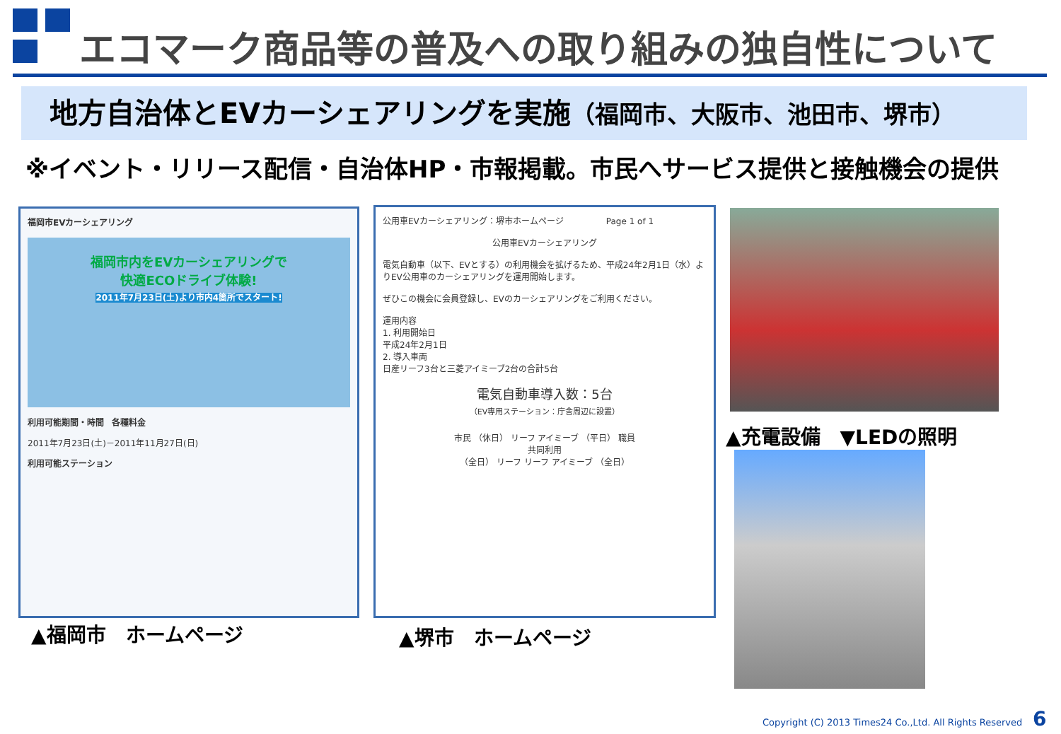エコマーク商品等の普及への取り組みの独自性について
地方自治体とEVカーシェアリングを実施（福岡市、大阪市、池田市、堺市）
※イベント・リリース配信・自治体HP・市報掲載。市民へサービス提供と接触機会の提供
福岡市EVカーシェアリング
福岡市内をEVカーシェアリングで
快適ECOドライブ体験!
2011年7月23日(土)より市内4箇所でスタート!
利用可能期間・時間 各種料金
2011年7月23日(土)－2011年11月27日(日)
利用可能ステーション
▲福岡市　ホームページ
公用車EVカーシェアリング：堺市ホームページ　　　　　Page 1 of 1
公用車EVカーシェアリング
電気自動車（以下、EVとする）の利用機会を拡げるため、平成24年2月1日（水）よりEV公用車のカーシェアリングを運用開始します。
ぜひこの機会に会員登録し、EVのカーシェアリングをご利用ください。
運用内容
1. 利用開始日
平成24年2月1日
2. 導入車両
日産リーフ3台と三菱アイミーブ2台の合計5台
電気自動車導入数：5台
（EV専用ステーション：庁舎周辺に設置）
市民 （休日） リーフ アイミーブ （平日） 職員
共同利用
（全日） リーフ リーフ アイミーブ （全日）
▲堺市　ホームページ
▲充電設備　▼LEDの照明
Copyright (C) 2013 Times24 Co.,Ltd. All Rights Reserved
6